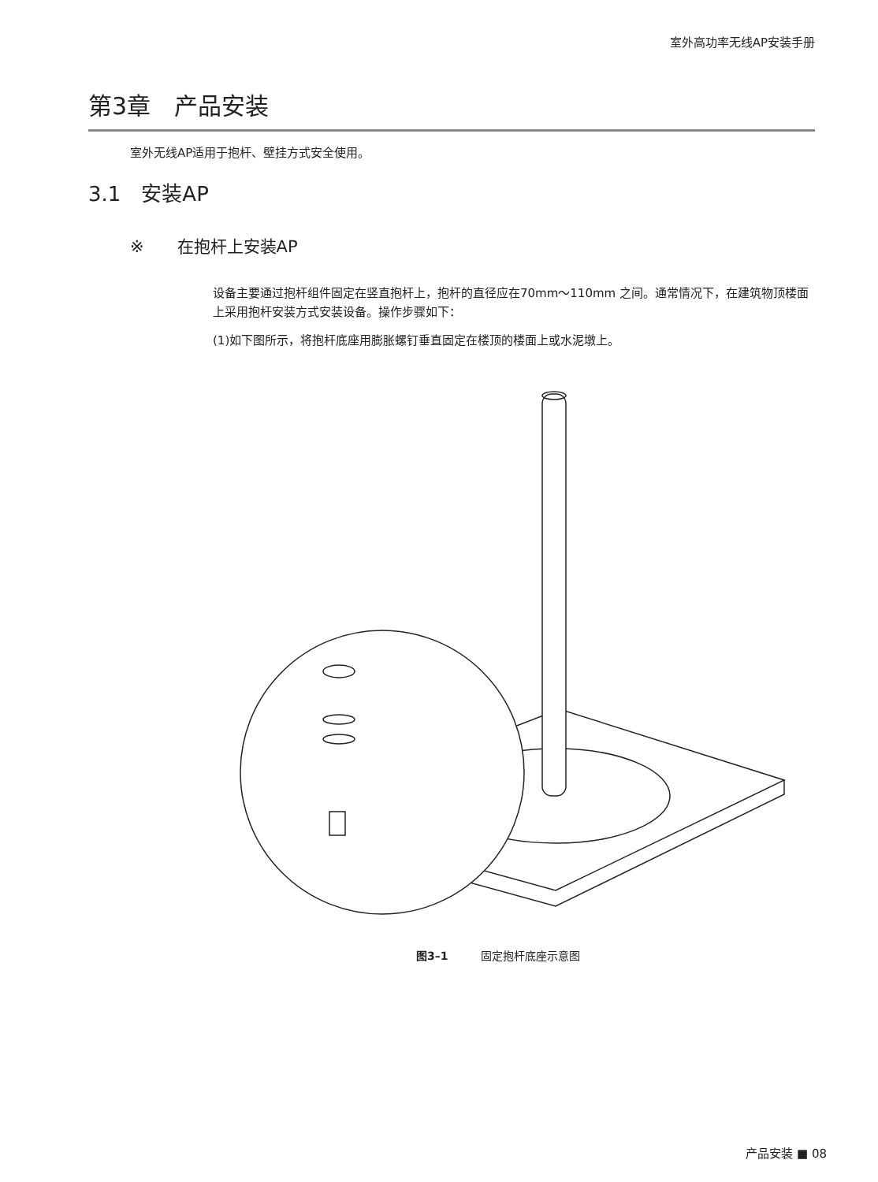室外高功率无线AP安装手册
第3章　产品安装
室外无线AP适用于抱杆、壁挂方式安全使用。
3.1　安装AP
※　　在抱杆上安装AP
设备主要通过抱杆组件固定在竖直抱杆上，抱杆的直径应在70mm～110mm 之间。通常情况下，在建筑物顶楼面上采用抱杆安装方式安装设备。操作步骤如下：
(1)如下图所示，将抱杆底座用膨胀螺钉垂直固定在楼顶的楼面上或水泥墩上。
图3–1　　　固定抱杆底座示意图
产品安装 ■ 08